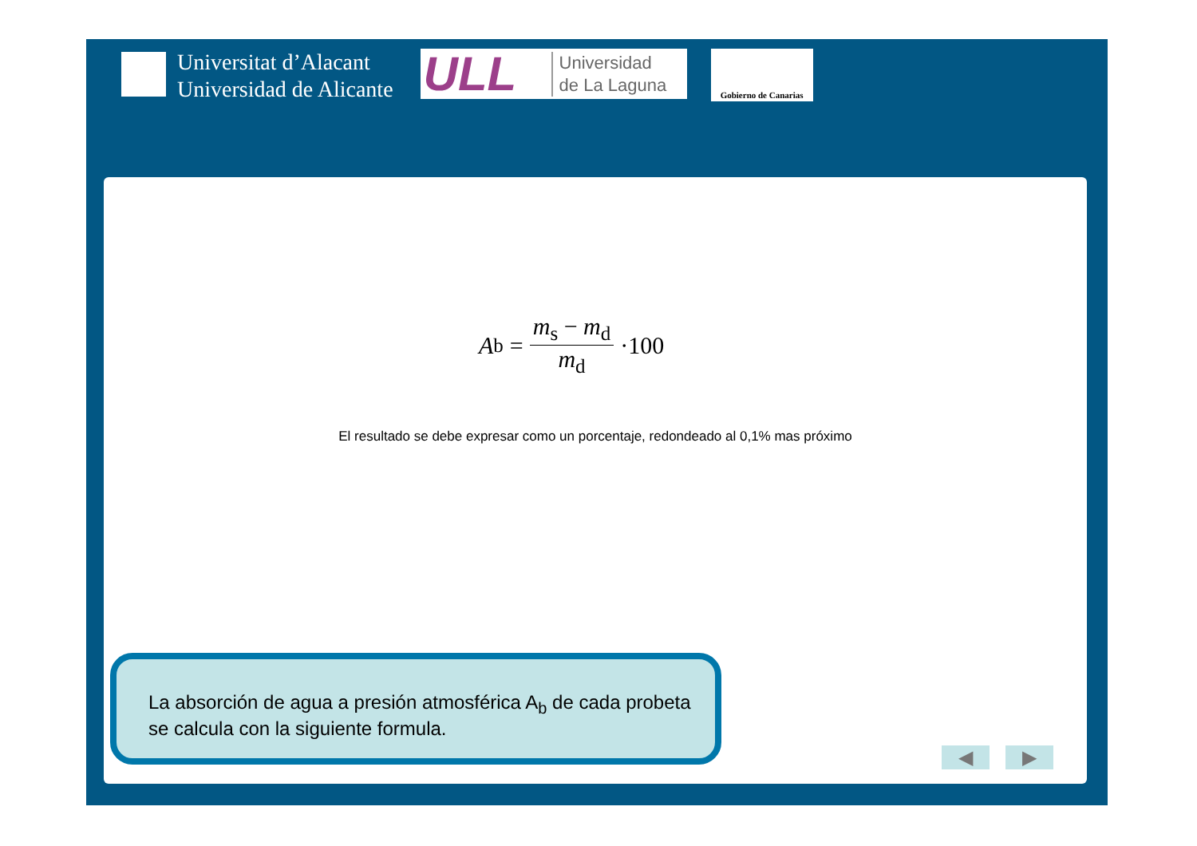Universitat d’Alacant
Universidad de Alicante
ULL Universidad
de La Laguna
Gobierno de Canarias
A<sub>b</sub> = m<sub>s</sub> − m<sub>d</sub> m<sub>d</sub> ·100
El resultado se debe expresar como un porcentaje, redondeado al 0,1% mas próximo
La absorción de agua a presión atmosférica A<sub>b</sub> de cada probeta se calcula con la siguiente formula.
◀ ▶